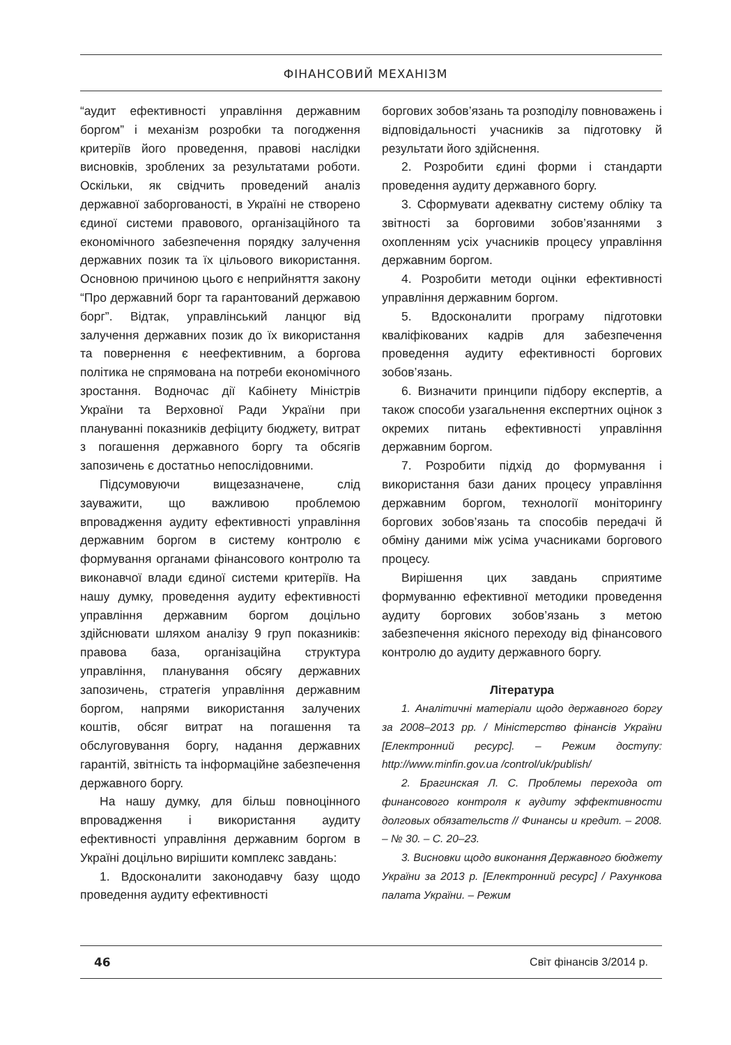ФІНАНСОВИЙ МЕХАНІЗМ
“аудит ефективності управління державним боргом” і механізм розробки та погодження критеріїв його проведення, правові наслідки висновків, зроблених за результатами роботи. Оскільки, як свідчить проведений аналіз державної заборгованості, в Україні не створено єдиної системи правового, організаційного та економічного забезпечення порядку залучення державних позик та їх цільового використання. Основною причиною цього є неприйняття закону “Про державний борг та гарантований державою борг”. Відтак, управлінський ланцюг від залучення державних позик до їх використання та повернення є неефективним, а боргова політика не спрямована на потреби економічного зростання. Водночас дії Кабінету Міністрів України та Верховної Ради України при плануванні показників дефіциту бюджету, витрат з погашення державного боргу та обсягів запозичень є достатньо непослідовними.
Підсумовуючи вищезазначене, слід зауважити, що важливою проблемою впровадження аудиту ефективності управління державним боргом в систему контролю є формування органами фінансового контролю та виконавчої влади єдиної системи критеріїв. На нашу думку, проведення аудиту ефективності управління державним боргом доцільно здійснювати шляхом аналізу 9 груп показників: правова база, організаційна структура управління, планування обсягу державних запозичень, стратегія управління державним боргом, напрями використання залучених коштів, обсяг витрат на погашення та обслуговування боргу, надання державних гарантій, звітність та інформаційне забезпечення державного боргу.
На нашу думку, для більш повноцінного впровадження і використання аудиту ефективності управління державним боргом в Україні доцільно вирішити комплекс завдань:
1. Вдосконалити законодавчу базу щодо проведення аудиту ефективності
боргових зобов’язань та розподілу повноважень і відповідальності учасників за підготовку й результати його здійснення.
2. Розробити єдині форми і стандарти проведення аудиту державного боргу.
3. Сформувати адекватну систему обліку та звітності за борговими зобов’язаннями з охопленням усіх учасників процесу управління державним боргом.
4. Розробити методи оцінки ефективності управління державним боргом.
5. Вдосконалити програму підготовки кваліфікованих кадрів для забезпечення проведення аудиту ефективності боргових зобов’язань.
6. Визначити принципи підбору експертів, а також способи узагальнення експертних оцінок з окремих питань ефективності управління державним боргом.
7. Розробити підхід до формування і використання бази даних процесу управління державним боргом, технології моніторингу боргових зобов’язань та способів передачі й обміну даними між усіма учасниками боргового процесу.
Вирішення цих завдань сприятиме формуванню ефективної методики проведення аудиту боргових зобов’язань з метою забезпечення якісного переходу від фінансового контролю до аудиту державного боргу.
Література
1. Аналітичні матеріали щодо державного боргу за 2008–2013 рр. / Міністерство фінансів України [Електронний ресурс]. – Режим доступу: http://www.minfin.gov.ua /control/uk/publish/
2. Брагинская Л. С. Проблемы перехода от финансового контроля к аудиту эффективности долговых обязательств // Финансы и кредит. – 2008. – № 30. – С. 20–23.
3. Висновки щодо виконання Державного бюджету України за 2013 р. [Електронний ресурс] / Рахункова палата України. – Режим
46 Світ фінансів 3/2014 р.